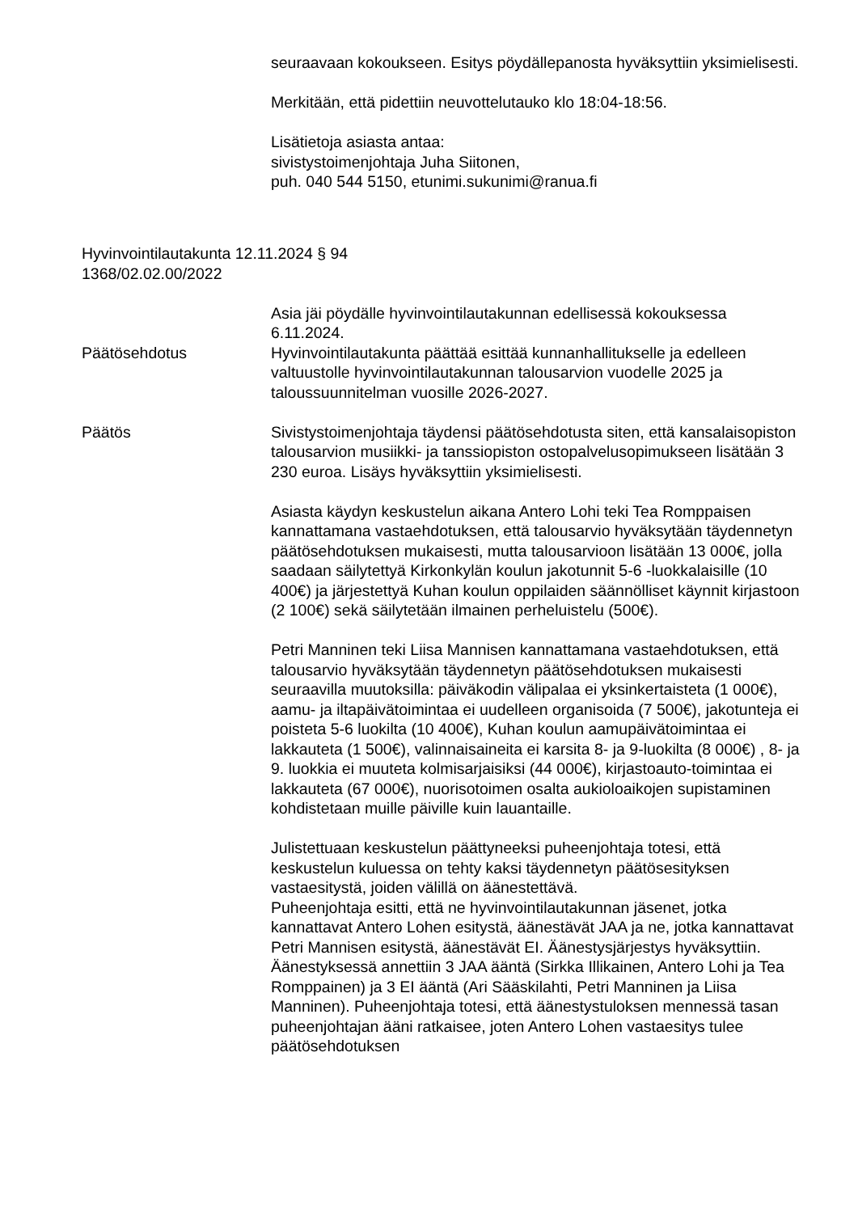seuraavaan kokoukseen. Esitys pöydällepanosta hyväksyttiin yksimielisesti.
Merkitään, että pidettiin neuvottelutauko klo 18:04-18:56.
Lisätietoja asiasta antaa:
sivistystoimenjohtaja Juha Siitonen,
puh. 040 544 5150, etunimi.sukunimi@ranua.fi
Hyvinvointilautakunta 12.11.2024 § 94
1368/02.02.00/2022
Asia jäi pöydälle hyvinvointilautakunnan edellisessä kokouksessa 6.11.2024.
Päätösehdotus Hyvinvointilautakunta päättää esittää kunnanhallitukselle ja edelleen valtuustolle hyvinvointilautakunnan talousarvion vuodelle 2025 ja taloussuunnitelman vuosille 2026-2027.
Päätös Sivistystoimenjohtaja täydensi päätösehdotusta siten, että kansalaisopiston talousarvion musiikki- ja tanssiopiston ostopalvelusopimukseen lisätään 3 230 euroa. Lisäys hyväksyttiin yksimielisesti.
Asiasta käydyn keskustelun aikana Antero Lohi teki Tea Romppaisen kannattamana vastaehdotuksen, että talousarvio hyväksytään täydennetyn päätösehdotuksen mukaisesti, mutta talousarvioon lisätään 13 000€, jolla saadaan säilytettyä Kirkonkylän koulun jakotunnit 5-6 -luokkalaisille (10 400€) ja järjestettyä Kuhan koulun oppilaiden säännölliset käynnit kirjastoon (2 100€) sekä säilytetään ilmainen perheluistelu (500€).
Petri Manninen teki Liisa Mannisen kannattamana vastaehdotuksen, että talousarvio hyväksytään täydennetyn päätösehdotuksen mukaisesti seuraavilla muutoksilla: päiväkodin välipalaa ei yksinkertaisteta (1 000€), aamu- ja iltapäivätoimintaa ei uudelleen organisoida (7 500€), jakotunteja ei poisteta 5-6 luokilta (10 400€), Kuhan koulun aamupäivätoimintaa ei lakkauteta (1 500€), valinnaisaineita ei karsita 8- ja 9-luokilta (8 000€) , 8- ja 9. luokkia ei muuteta kolmisarjaisiksi (44 000€), kirjastoauto-toimintaa ei lakkauteta (67 000€), nuorisotoimen osalta aukioloaikojen supistaminen kohdistetaan muille päiville kuin lauantaille.
Julistettuaan keskustelun päättyneeksi puheenjohtaja totesi, että keskustelun kuluessa on tehty kaksi täydennetyn päätösesityksen vastaesitystä, joiden välillä on äänestettävä.
Puheenjohtaja esitti, että ne hyvinvointilautakunnan jäsenet, jotka kannattavat Antero Lohen esitystä, äänestävät JAA ja ne, jotka kannattavat Petri Mannisen esitystä, äänestävät EI. Äänestysjärjestys hyväksyttiin. Äänestyksessä annettiin 3 JAA ääntä (Sirkka Illikainen, Antero Lohi ja Tea Romppainen) ja 3 EI ääntä (Ari Sääskilahti, Petri Manninen ja Liisa Manninen). Puheenjohtaja totesi, että äänestystuloksen mennessä tasan puheenjohtajan ääni ratkaisee, joten Antero Lohen vastaesitys tulee päätösehdotuksen